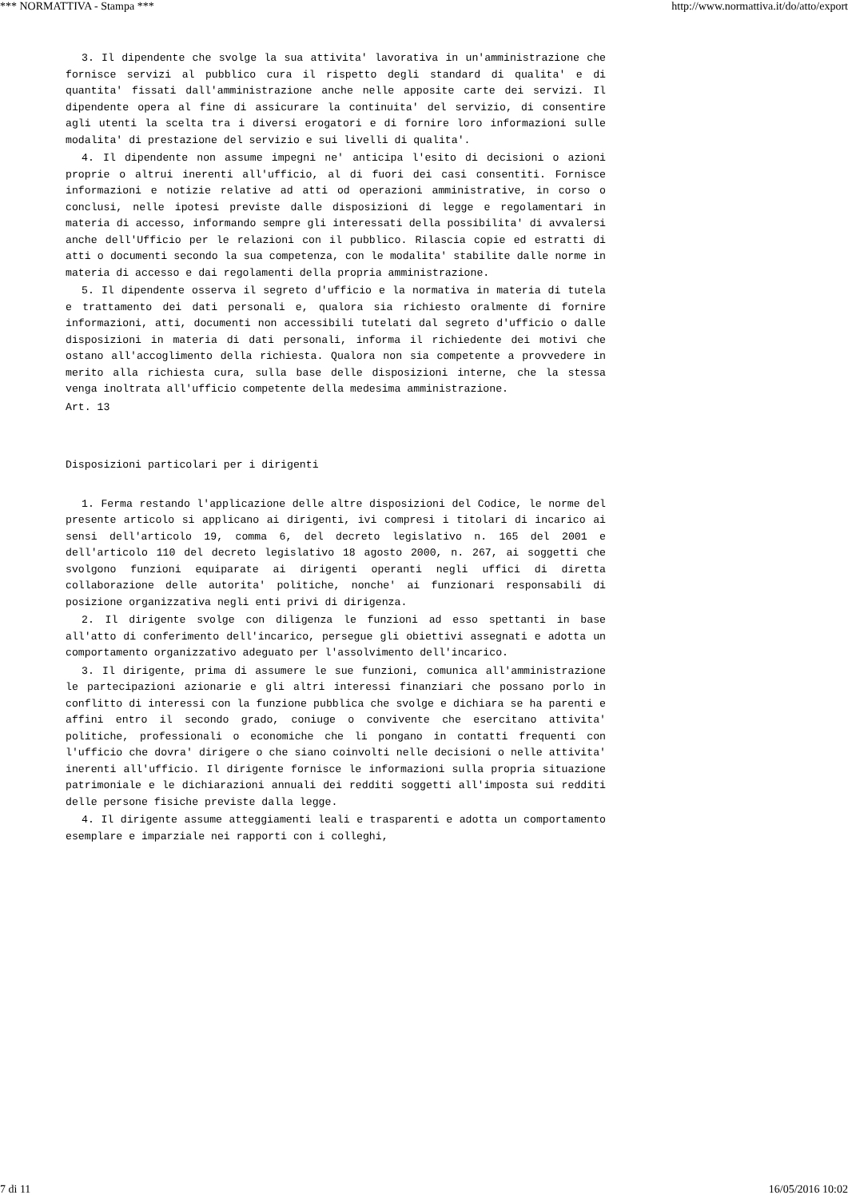*** NORMATTIVA - Stampa *** http://www.normattiva.it/do/atto/export
3. Il dipendente che svolge la sua attivita' lavorativa in un'amministrazione che fornisce servizi al pubblico cura il rispetto degli standard di qualita' e di quantita' fissati dall'amministrazione anche nelle apposite carte dei servizi. Il dipendente opera al fine di assicurare la continuita' del servizio, di consentire agli utenti la scelta tra i diversi erogatori e di fornire loro informazioni sulle modalita' di prestazione del servizio e sui livelli di qualita'.
4. Il dipendente non assume impegni ne' anticipa l'esito di decisioni o azioni proprie o altrui inerenti all'ufficio, al di fuori dei casi consentiti. Fornisce informazioni e notizie relative ad atti od operazioni amministrative, in corso o conclusi, nelle ipotesi previste dalle disposizioni di legge e regolamentari in materia di accesso, informando sempre gli interessati della possibilita' di avvalersi anche dell'Ufficio per le relazioni con il pubblico. Rilascia copie ed estratti di atti o documenti secondo la sua competenza, con le modalita' stabilite dalle norme in materia di accesso e dai regolamenti della propria amministrazione.
5. Il dipendente osserva il segreto d'ufficio e la normativa in materia di tutela e trattamento dei dati personali e, qualora sia richiesto oralmente di fornire informazioni, atti, documenti non accessibili tutelati dal segreto d'ufficio o dalle disposizioni in materia di dati personali, informa il richiedente dei motivi che ostano all'accoglimento della richiesta. Qualora non sia competente a provvedere in merito alla richiesta cura, sulla base delle disposizioni interne, che la stessa venga inoltrata all'ufficio competente della medesima amministrazione.
Art. 13
Disposizioni particolari per i dirigenti
1. Ferma restando l'applicazione delle altre disposizioni del Codice, le norme del presente articolo si applicano ai dirigenti, ivi compresi i titolari di incarico ai sensi dell'articolo 19, comma 6, del decreto legislativo n. 165 del 2001 e dell'articolo 110 del decreto legislativo 18 agosto 2000, n. 267, ai soggetti che svolgono funzioni equiparate ai dirigenti operanti negli uffici di diretta collaborazione delle autorita' politiche, nonche' ai funzionari responsabili di posizione organizzativa negli enti privi di dirigenza.
2. Il dirigente svolge con diligenza le funzioni ad esso spettanti in base all'atto di conferimento dell'incarico, persegue gli obiettivi assegnati e adotta un comportamento organizzativo adeguato per l'assolvimento dell'incarico.
3. Il dirigente, prima di assumere le sue funzioni, comunica all'amministrazione le partecipazioni azionarie e gli altri interessi finanziari che possano porlo in conflitto di interessi con la funzione pubblica che svolge e dichiara se ha parenti e affini entro il secondo grado, coniuge o convivente che esercitano attivita' politiche, professionali o economiche che li pongano in contatti frequenti con l'ufficio che dovra' dirigere o che siano coinvolti nelle decisioni o nelle attivita' inerenti all'ufficio. Il dirigente fornisce le informazioni sulla propria situazione patrimoniale e le dichiarazioni annuali dei redditi soggetti all'imposta sui redditi delle persone fisiche previste dalla legge.
4. Il dirigente assume atteggiamenti leali e trasparenti e adotta un comportamento esemplare e imparziale nei rapporti con i colleghi,
7 di 11 16/05/2016 10:02